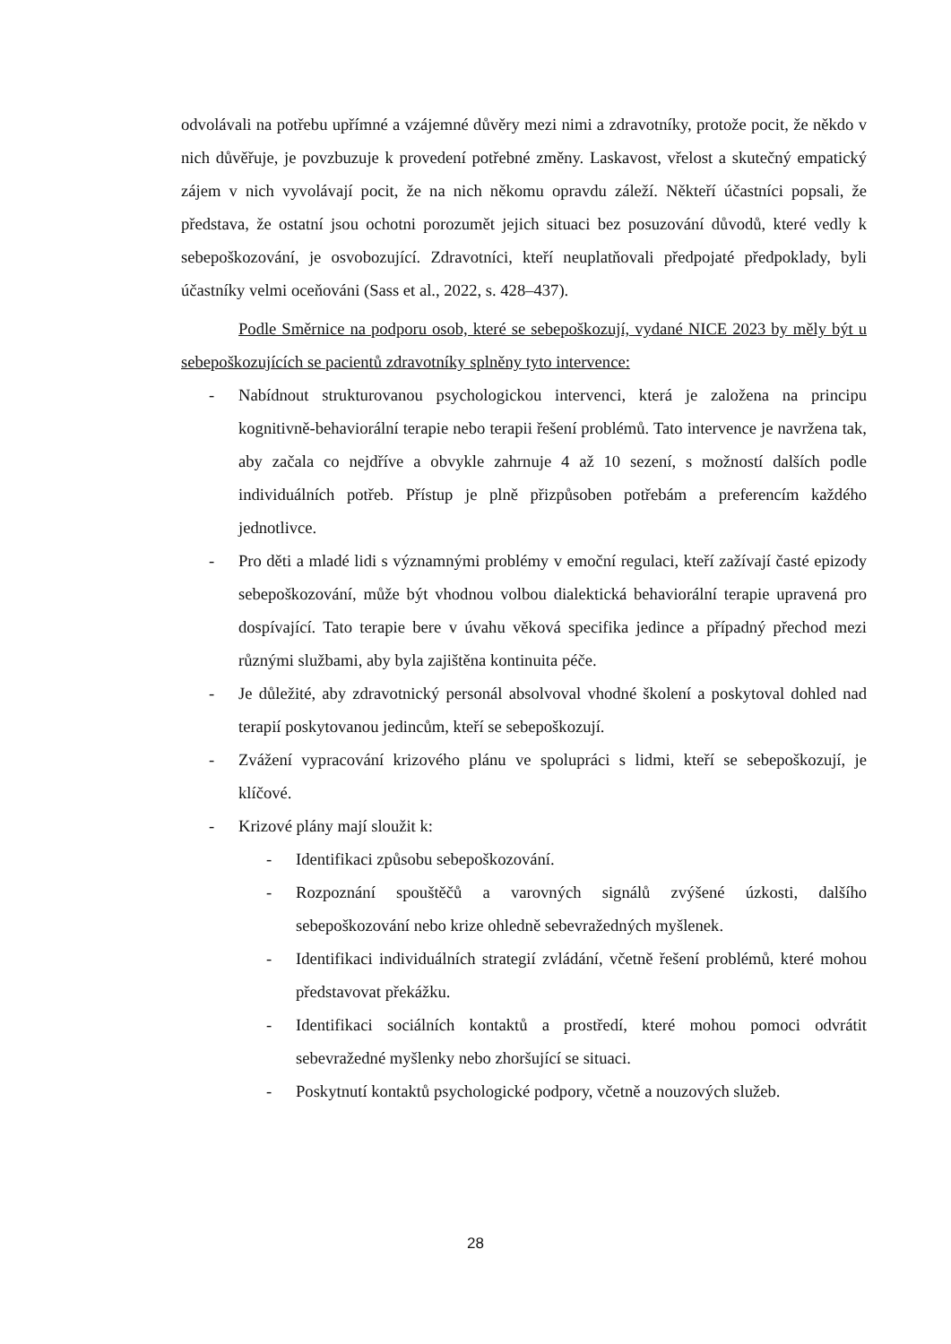odvolávali na potřebu upřímné a vzájemné důvěry mezi nimi a zdravotníky, protože pocit, že někdo v nich důvěřuje, je povzbuzuje k provedení potřebné změny. Laskavost, vřelost a skutečný empatický zájem v nich vyvolávají pocit, že na nich někomu opravdu záleží. Někteří účastníci popsali, že představa, že ostatní jsou ochotni porozumět jejich situaci bez posuzování důvodů, které vedly k sebepoškozování, je osvobozující. Zdravotníci, kteří neuplatňovali předpojaté předpoklady, byli účastníky velmi oceňováni (Sass et al., 2022, s. 428–437).
Podle Směrnice na podporu osob, které se sebepoškozují, vydané NICE 2023 by měly být u sebepoškozujících se pacientů zdravotníky splněny tyto intervence:
- Nabídnout strukturovanou psychologickou intervenci, která je založena na principu kognitivně-behaviorální terapie nebo terapii řešení problémů. Tato intervence je navržena tak, aby začala co nejdříve a obvykle zahrnuje 4 až 10 sezení, s možností dalších podle individuálních potřeb. Přístup je plně přizpůsoben potřebám a preferencím každého jednotlivce.
- Pro děti a mladé lidi s významnými problémy v emoční regulaci, kteří zažívají časté epizody sebepoškozování, může být vhodnou volbou dialektická behaviorální terapie upravená pro dospívající. Tato terapie bere v úvahu věková specifika jedince a případný přechod mezi různými službami, aby byla zajištěna kontinuita péče.
- Je důležité, aby zdravotnický personál absolvoval vhodné školení a poskytoval dohled nad terapií poskytovanou jedincům, kteří se sebepoškozují.
- Zvážení vypracování krizového plánu ve spolupráci s lidmi, kteří se sebepoškozují, je klíčové.
- Krizové plány mají sloužit k:
- Identifikaci způsobu sebepoškozování.
- Rozpoznání spouštěčů a varovných signálů zvýšené úzkosti, dalšího sebepoškozování nebo krize ohledně sebevražedných myšlenek.
- Identifikaci individuálních strategií zvládání, včetně řešení problémů, které mohou představovat překážku.
- Identifikaci sociálních kontaktů a prostředí, které mohou pomoci odvrátit sebevražedné myšlenky nebo zhoršující se situaci.
- Poskytnutí kontaktů psychologické podpory, včetně a nouzových služeb.
28